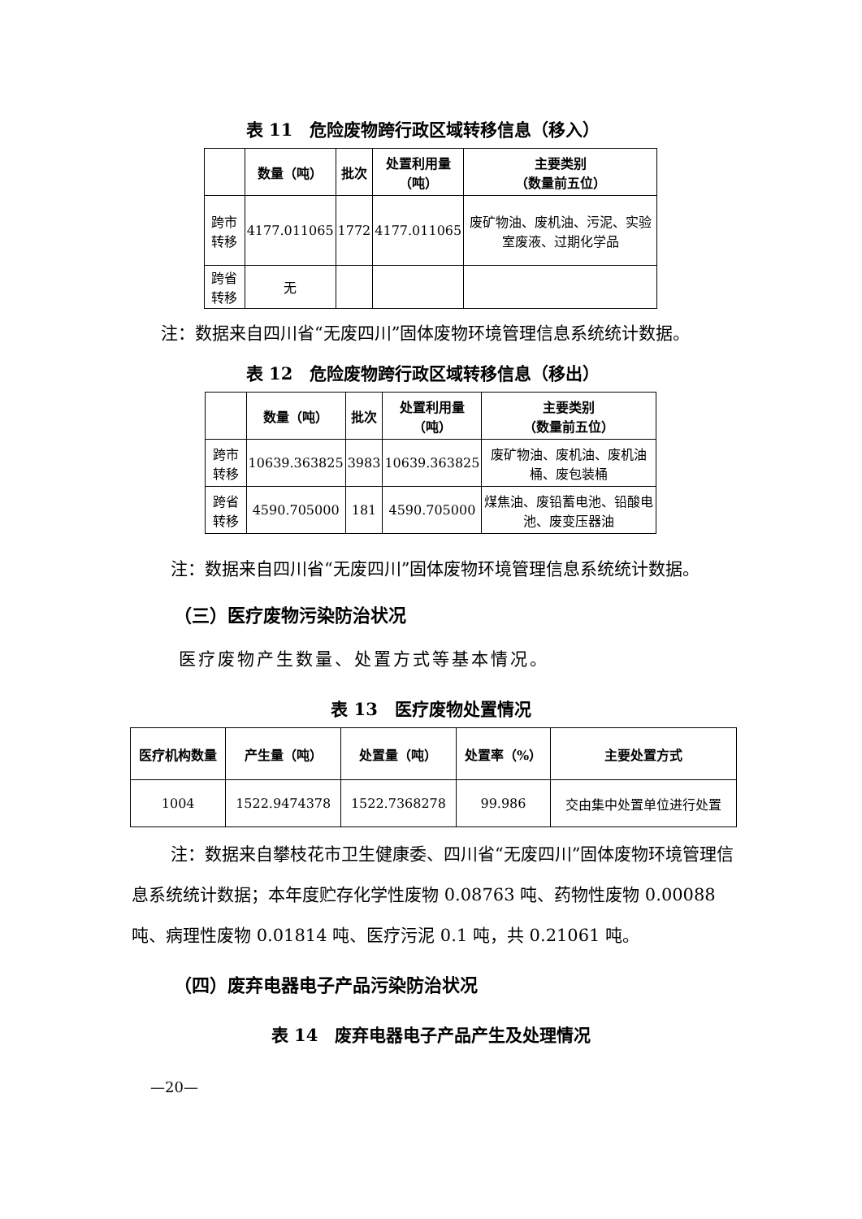表 11　危险废物跨行政区域转移信息（移入）
| | 数量（吨） | 批次 | 处置利用量 （吨） | 主要类别 （数量前五位） |
| --- | --- | --- | --- | --- |
| 跨市转移 | 4177.011065 | 1772 | 4177.011065 | 废矿物油、废机油、污泥、实验室废液、过期化学品 |
| 跨省转移 | 无 | | | |
注：数据来自四川省“无废四川”固体废物环境管理信息系统统计数据。
表 12　危险废物跨行政区域转移信息（移出）
| | 数量（吨） | 批次 | 处置利用量 （吨） | 主要类别 （数量前五位） |
| --- | --- | --- | --- | --- |
| 跨市转移 | 10639.363825 | 3983 | 10639.363825 | 废矿物油、废机油、废机油桶、废包装桶 |
| 跨省转移 | 4590.705000 | 181 | 4590.705000 | 煤焦油、废铅蓄电池、铅酸电池、废变压器油 |
注：数据来自四川省“无废四川”固体废物环境管理信息系统统计数据。
（三）医疗废物污染防治状况
医疗废物产生数量、处置方式等基本情况。
表 13　医疗废物处置情况
| 医疗机构数量 | 产生量（吨） | 处置量（吨） | 处置率（%） | 主要处置方式 |
| --- | --- | --- | --- | --- |
| 1004 | 1522.9474378 | 1522.7368278 | 99.986 | 交由集中处置单位进行处置 |
注：数据来自攀枝花市卫生健康委、四川省“无废四川”固体废物环境管理信息系统统计数据；本年度贮存化学性废物 0.08763 吨、药物性废物 0.00088 吨、病理性废物 0.01814 吨、医疗污泥 0.1 吨，共 0.21061 吨。
（四）废弃电器电子产品污染防治状况
表 14　废弃电器电子产品产生及处理情况
—20—